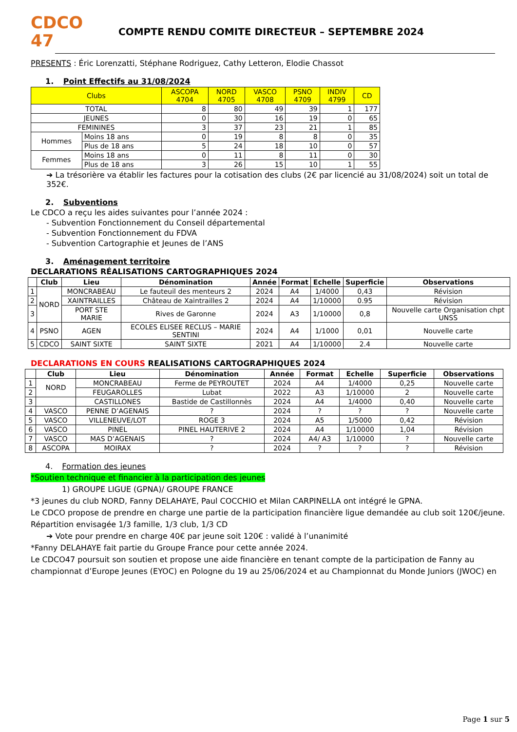CDCO
47
COMPTE RENDU COMITE DIRECTEUR – SEPTEMBRE 2024
PRESENTS : Éric Lorenzatti, Stéphane Rodriguez, Cathy Letteron, Elodie Chassot
1. Point Effectifs au 31/08/2024
| Clubs | | ASCOPA 4704 | NORD 4705 | VASCO 4708 | PSNO 4709 | INDIV 4799 | CD |
| --- | --- | --- | --- | --- | --- | --- | --- |
| TOTAL | | 8 | 80 | 49 | 39 | 1 | 177 |
| JEUNES | | 0 | 30 | 16 | 19 | 0 | 65 |
| FEMININES | | 3 | 37 | 23 | 21 | 1 | 85 |
| Hommes | Moins 18 ans | 0 | 19 | 8 | 8 | 0 | 35 |
| | Plus de 18 ans | 5 | 24 | 18 | 10 | 0 | 57 |
| Femmes | Moins 18 ans | 0 | 11 | 8 | 11 | 0 | 30 |
| | Plus de 18 ans | 3 | 26 | 15 | 10 | 1 | 55 |
➔ La trésorière va établir les factures pour la cotisation des clubs (2€ par licencié au 31/08/2024) soit un total de 352€.
2. Subventions
Le CDCO a reçu les aides suivantes pour l’année 2024 :
- Subvention Fonctionnement du Conseil départemental
- Subvention Fonctionnement du FDVA
- Subvention Cartographie et Jeunes de l’ANS
3. Aménagement territoire
DECLARATIONS RÉALISATIONS CARTOGRAPHIQUES 2024
| | Club | Lieu | Dénomination | Année | Format | Echelle | Superficie | Observations |
| --- | --- | --- | --- | --- | --- | --- | --- | --- |
| 1 | NORD | MONCRABEAU | Le fauteuil des menteurs 2 | 2024 | A4 | 1/4000 | 0,43 | Révision |
| 2 | | XAINTRAILLES | Château de Xaintrailles 2 | 2024 | A4 | 1/10000 | 0.95 | Révision |
| 3 | | PORT STE MARIE | Rives de Garonne | 2024 | A3 | 1/10000 | 0,8 | Nouvelle carte Organisation chpt UNSS |
| 4 | PSNO | AGEN | ECOLES ELISEE RECLUS – MARIE SENTINI | 2024 | A4 | 1/1000 | 0,01 | Nouvelle carte |
| 5 | CDCO | SAINT SIXTE | SAINT SIXTE | 2021 | A4 | 1/10000 | 2.4 | Nouvelle carte |
DECLARATIONS EN COURS REALISATIONS CARTOGRAPHIQUES 2024
| | Club | Lieu | Dénomination | Année | Format | Echelle | Superficie | Observations |
| --- | --- | --- | --- | --- | --- | --- | --- | --- |
| 1 | NORD | MONCRABEAU | Ferme de PEYROUTET | 2024 | A4 | 1/4000 | 0,25 | Nouvelle carte |
| 2 | | FEUGAROLLES | Lubat | 2022 | A3 | 1/10000 | 2 | Nouvelle carte |
| 3 | | CASTILLONES | Bastide de Castillonnès | 2024 | A4 | 1/4000 | 0,40 | Nouvelle carte |
| 4 | VASCO | PENNE D’AGENAIS | ? | 2024 | ? | ? | ? | Nouvelle carte |
| 5 | VASCO | VILLENEUVE/LOT | ROGE 3 | 2024 | A5 | 1/5000 | 0,42 | Révision |
| 6 | VASCO | PINEL | PINEL HAUTERIVE 2 | 2024 | A4 | 1/10000 | 1,04 | Révision |
| 7 | VASCO | MAS D’AGENAIS | ? | 2024 | A4/ A3 | 1/10000 | ? | Nouvelle carte |
| 8 | ASCOPA | MOIRAX | ? | 2024 | ? | ? | ? | Révision |
4. Formation des jeunes
*Soutien technique et financier à la participation des jeunes
1) GROUPE LIGUE (GPNA)/ GROUPE FRANCE
*3 jeunes du club NORD, Fanny DELAHAYE, Paul COCCHIO et Milan CARPINELLA ont intégré le GPNA.
Le CDCO propose de prendre en charge une partie de la participation financière ligue demandée au club soit 120€/jeune.
Répartition envisagée 1/3 famille, 1/3 club, 1/3 CD
➔ Vote pour prendre en charge 40€ par jeune soit 120€ : validé à l’unanimité
*Fanny DELAHAYE fait partie du Groupe France pour cette année 2024.
Le CDCO47 poursuit son soutien et propose une aide financière en tenant compte de la participation de Fanny au championnat d’Europe Jeunes (EYOC) en Pologne du 19 au 25/06/2024 et au Championnat du Monde Juniors (JWOC) en
Page 1 sur 5